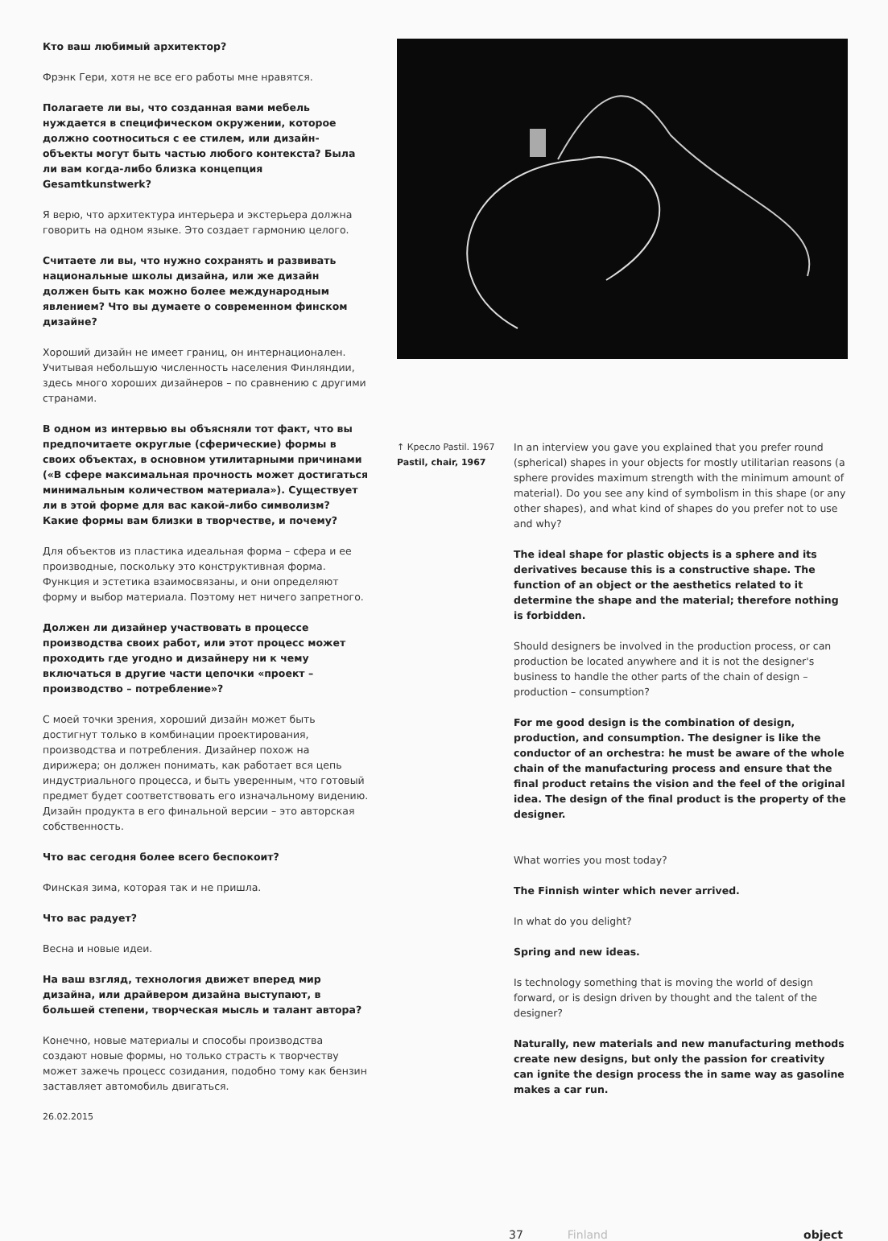Кто ваш любимый архитектор?
Фрэнк Гери, хотя не все его работы мне нравятся.
Полагаете ли вы, что созданная вами мебель нуждается в специфическом окружении, которое должно соотноситься с ее стилем, или дизайн-объекты могут быть частью любого контекста? Была ли вам когда-либо близка концепция Gesamtkunstwerk?
Я верю, что архитектура интерьера и экстерьера должна говорить на одном языке. Это создает гармонию целого.
Считаете ли вы, что нужно сохранять и развивать национальные школы дизайна, или же дизайн должен быть как можно более международным явлением? Что вы думаете о современном финском дизайне?
Хороший дизайн не имеет границ, он интернационален. Учитывая небольшую численность населения Финляндии, здесь много хороших дизайнеров – по сравнению с другими странами.
В одном из интервью вы объясняли тот факт, что вы предпочитаете округлые (сферические) формы в своих объектах, в основном утилитарными причинами («В сфере максимальная прочность может достигаться минимальным количеством материала»). Существует ли в этой форме для вас какой-либо символизм? Какие формы вам близки в творчестве, и почему?
Для объектов из пластика идеальная форма – сфера и ее производные, поскольку это конструктивная форма. Функция и эстетика взаимосвязаны, и они определяют форму и выбор материала. Поэтому нет ничего запретного.
Должен ли дизайнер участвовать в процессе производства своих работ, или этот процесс может проходить где угодно и дизайнеру ни к чему включаться в другие части цепочки «проект – производство – потребление»?
С моей точки зрения, хороший дизайн может быть достигнут только в комбинации проектирования, производства и потребления. Дизайнер похож на дирижера; он должен понимать, как работает вся цепь индустриального процесса, и быть уверенным, что готовый предмет будет соответствовать его изначальному видению. Дизайн продукта в его финальной версии – это авторская собственность.
Что вас сегодня более всего беспокоит?
Финская зима, которая так и не пришла.
Что вас радует?
Весна и новые идеи.
На ваш взгляд, технология движет вперед мир дизайна, или драйвером дизайна выступают, в большей степени, творческая мысль и талант автора?
Конечно, новые материалы и способы производства создают новые формы, но только страсть к творчеству может зажечь процесс созидания, подобно тому как бензин заставляет автомобиль двигаться.
26.02.2015
↑ Кресло Pastil. 1967
Pastil, chair, 1967
In an interview you gave you explained that you prefer round (spherical) shapes in your objects for mostly utilitarian reasons (a sphere provides maximum strength with the minimum amount of material). Do you see any kind of symbolism in this shape (or any other shapes), and what kind of shapes do you prefer not to use and why?
The ideal shape for plastic objects is a sphere and its derivatives because this is a constructive shape. The function of an object or the aesthetics related to it determine the shape and the material; therefore nothing is forbidden.
Should designers be involved in the production process, or can production be located anywhere and it is not the designer's business to handle the other parts of the chain of design – production – consumption?
For me good design is the combination of design, production, and consumption. The designer is like the conductor of an orchestra: he must be aware of the whole chain of the manufacturing process and ensure that the final product retains the vision and the feel of the original idea. The design of the final product is the property of the designer.
What worries you most today?
The Finnish winter which never arrived.
In what do you delight?
Spring and new ideas.
Is technology something that is moving the world of design forward, or is design driven by thought and the talent of the designer?
Naturally, new materials and new manufacturing methods create new designs, but only the passion for creativity can ignite the design process the in same way as gasoline makes a car run.
37 Finland object